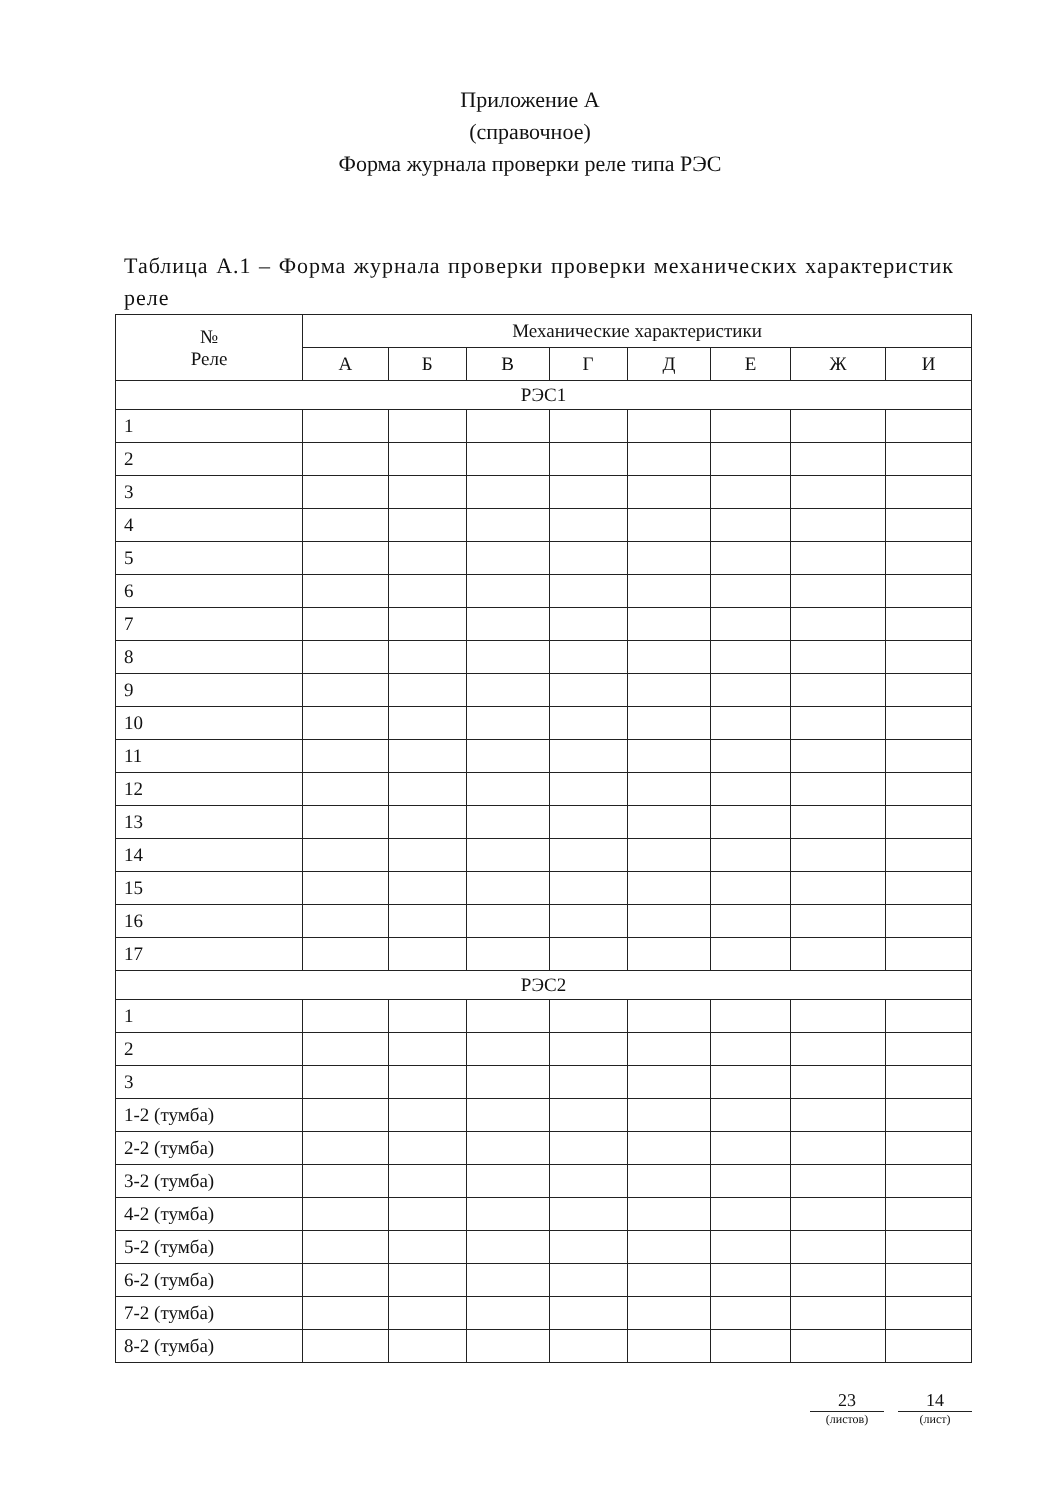Приложение А
(справочное)
Форма журнала проверки реле типа РЭС
Таблица А.1 – Форма журнала проверки проверки механических характеристик реле
| № Реле | Механические характеристики | | | | | | | |
| --- | --- | --- | --- | --- | --- | --- | --- | --- |
| | А | Б | В | Г | Д | Е | Ж | И |
| РЭС1 | | | | | | | | |
| 1 | | | | | | | | |
| 2 | | | | | | | | |
| 3 | | | | | | | | |
| 4 | | | | | | | | |
| 5 | | | | | | | | |
| 6 | | | | | | | | |
| 7 | | | | | | | | |
| 8 | | | | | | | | |
| 9 | | | | | | | | |
| 10 | | | | | | | | |
| 11 | | | | | | | | |
| 12 | | | | | | | | |
| 13 | | | | | | | | |
| 14 | | | | | | | | |
| 15 | | | | | | | | |
| 16 | | | | | | | | |
| 17 | | | | | | | | |
| РЭС2 | | | | | | | | |
| 1 | | | | | | | | |
| 2 | | | | | | | | |
| 3 | | | | | | | | |
| 1-2 (тумба) | | | | | | | | |
| 2-2 (тумба) | | | | | | | | |
| 3-2 (тумба) | | | | | | | | |
| 4-2 (тумба) | | | | | | | | |
| 5-2 (тумба) | | | | | | | | |
| 6-2 (тумба) | | | | | | | | |
| 7-2 (тумба) | | | | | | | | |
| 8-2 (тумба) | | | | | | | | |
23
(листов)
14
(лист)